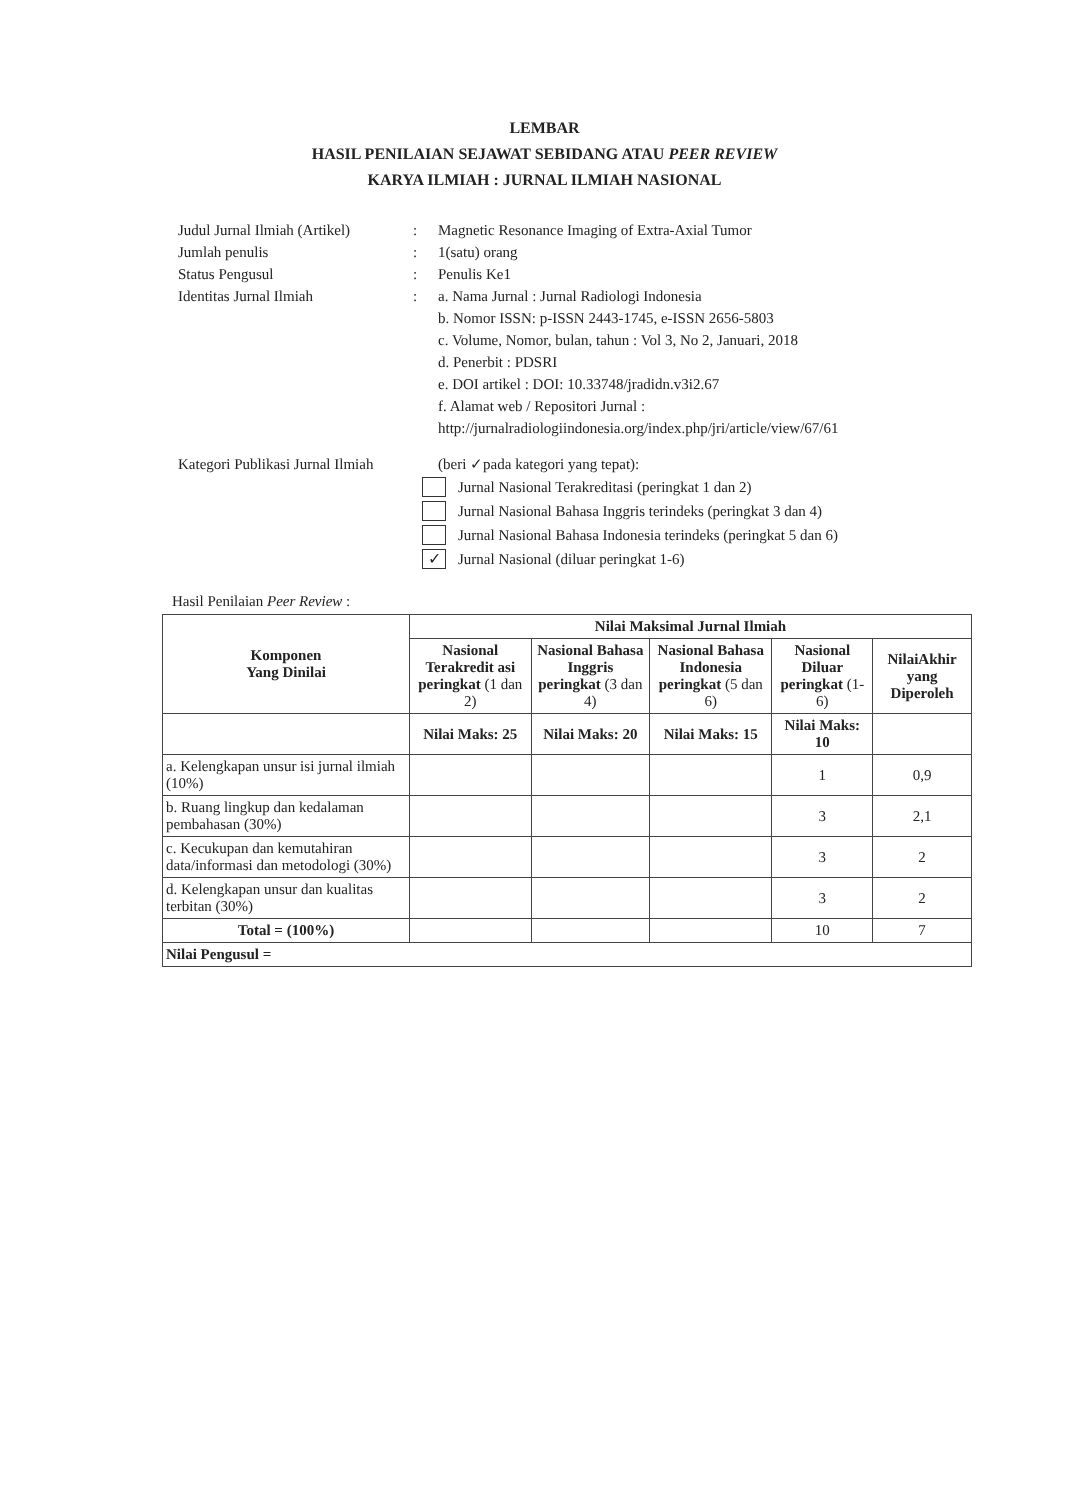LEMBAR
HASIL PENILAIAN SEJAWAT SEBIDANG ATAU PEER REVIEW
KARYA ILMIAH : JURNAL ILMIAH NASIONAL
Judul Jurnal Ilmiah (Artikel)
: Magnetic Resonance Imaging of Extra-Axial Tumor
Jumlah penulis : 1(satu) orang
Status Pengusul : Penulis Ke1
Identitas Jurnal Ilmiah : a. Nama Jurnal : Jurnal Radiologi Indonesia
b. Nomor ISSN: p-ISSN 2443-1745, e-ISSN 2656-5803
c. Volume, Nomor, bulan, tahun : Vol 3, No 2, Januari, 2018
d. Penerbit : PDSRI
e. DOI artikel : DOI: 10.33748/jradidn.v3i2.67
f. Alamat web / Repositori Jurnal :
http://jurnalradiologiindonesia.org/index.php/jri/article/view/67/61
Kategori Publikasi Jurnal Ilmiah
(beri ✓pada kategori yang tepat):
Jurnal Nasional Terakreditasi (peringkat 1 dan 2)
Jurnal Nasional Bahasa Inggris terindeks (peringkat 3 dan 4)
Jurnal Nasional Bahasa Indonesia terindeks (peringkat 5 dan 6)
✓
Jurnal Nasional (diluar peringkat 1-6)
Hasil Penilaian Peer Review :
| Komponen Yang Dinilai | Nilai Maksimal Jurnal Ilmiah | | | | |
| --- | --- | --- | --- | --- | --- |
| | Nasional Terakredit asi peringkat (1 dan 2) | Nasional Bahasa Inggris peringkat (3 dan 4) | Nasional Bahasa Indonesia peringkat (5 dan 6) | Nasional Diluar peringkat (1-6) | NilaiAkhir yang Diperoleh |
| | Nilai Maks: 25 | Nilai Maks: 20 | Nilai Maks: 15 | Nilai Maks: 10 | |
| a. Kelengkapan unsur isi jurnal ilmiah (10%) | | | | 1 | 0,9 |
| b. Ruang lingkup dan kedalaman pembahasan (30%) | | | | 3 | 2,1 |
| c. Kecukupan dan kemutahiran data/informasi dan metodologi (30%) | | | | 3 | 2 |
| d. Kelengkapan unsur dan kualitas terbitan (30%) | | | | 3 | 2 |
| Total = (100%) | | | | 10 | 7 |
| Nilai Pengusul = | | | | | |